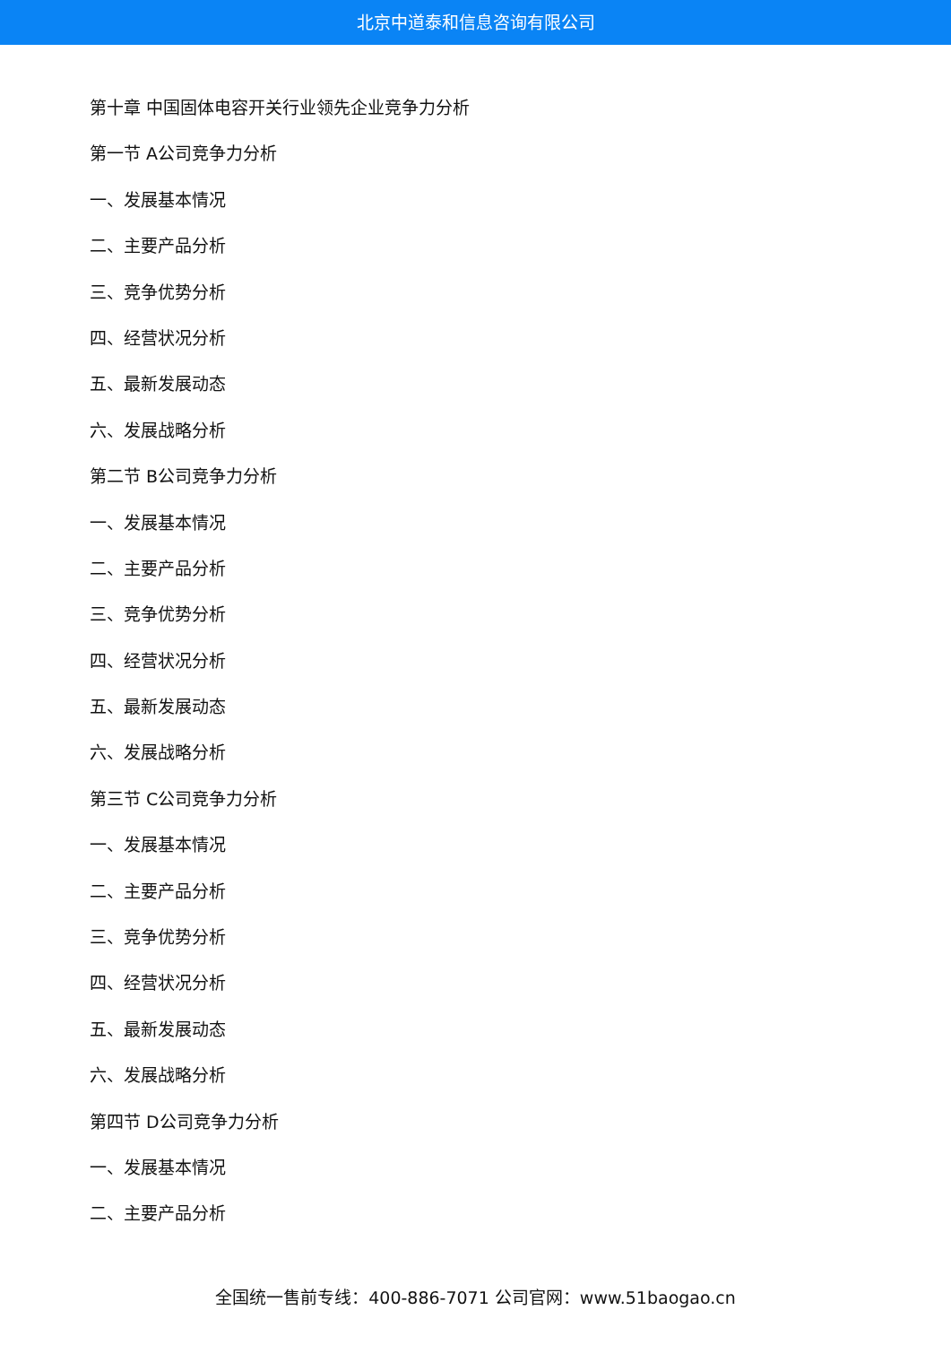北京中道泰和信息咨询有限公司
第十章 中国固体电容开关行业领先企业竞争力分析
第一节 A公司竞争力分析
一、发展基本情况
二、主要产品分析
三、竞争优势分析
四、经营状况分析
五、最新发展动态
六、发展战略分析
第二节 B公司竞争力分析
一、发展基本情况
二、主要产品分析
三、竞争优势分析
四、经营状况分析
五、最新发展动态
六、发展战略分析
第三节 C公司竞争力分析
一、发展基本情况
二、主要产品分析
三、竞争优势分析
四、经营状况分析
五、最新发展动态
六、发展战略分析
第四节 D公司竞争力分析
一、发展基本情况
二、主要产品分析
全国统一售前专线：400-886-7071 公司官网：www.51baogao.cn